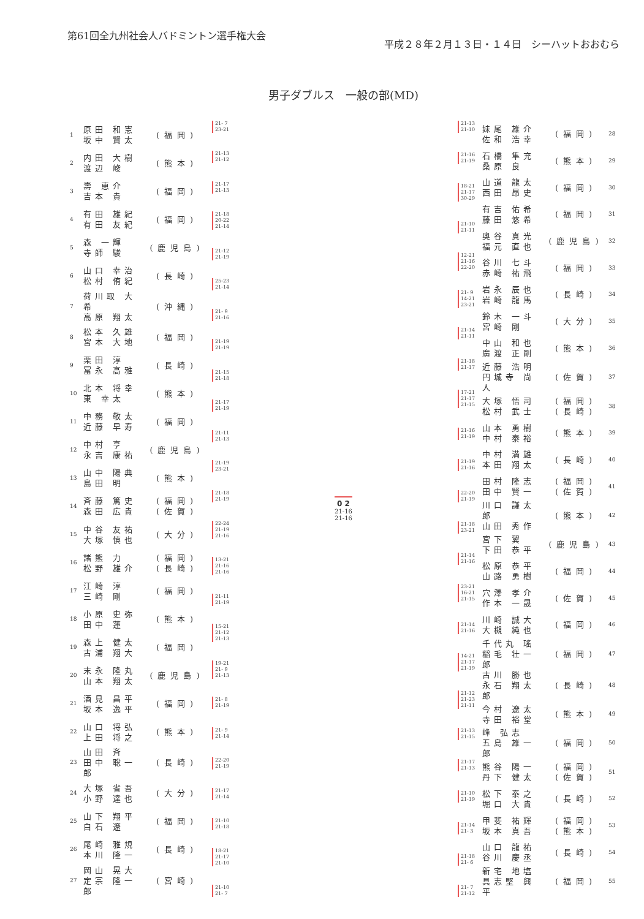第61回全九州社会人バドミントン選手権大会
平成２８年２月１３日・１４日　シーハットおおむら
男子ダブルス　一般の部(MD)
| 1 | 原田 和憲 坂中 賢太 | (福岡) |
| 2 | 内田 大樹 渡辺 峻 | (熊本) |
| 3 | 壽 恵介 吉本 貴 | (福岡) |
| 4 | 有田 雄紀 有田 友紀 | (福岡) |
| 5 | 森 一輝 寺師 駿 | (鹿児島) |
| 6 | 山口 幸治 松村 侑紀 | (長崎) |
| 7 | 荷川取 大希 高原 翔太 | (沖縄) |
| 8 | 松本 久雄 宮本 大地 | (福岡) |
| 9 | 栗田 淳 冨永 高雅 | (長崎) |
| 10 | 北本 将幸 東 幸太 | (熊本) |
| 11 | 中務 敬太 近藤 早寿 | (福岡) |
| 12 | 中村 亨 永吉 康祐 | (鹿児島) |
| 13 | 山中 陽典 島田 明 | (熊本) |
| 14 | 斉藤 篤史 森田 広貴 | (福岡) (佐賀) |
| 15 | 中谷 友祐 大塚 慎也 | (大分) |
| 16 | 諸熊 力 松野 雄介 | (福岡) (長崎) |
| 17 | 江崎 淳 三崎 剛 | (福岡) |
| 18 | 小原 史弥 田中 蓮 | (熊本) |
| 19 | 森上 健太 古浦 翔大 | (福岡) |
| 20 | 末永 隆丸 山本 翔太 | (鹿児島) |
| 21 | 酒見 昌平 坂本 逸平 | (福岡) |
| 22 | 山口 将弘 上田 将之 | (熊本) |
| 23 | 山田 斉 田中 聡一郎 | (長崎) |
| 24 | 大塚 省吾 小野 達也 | (大分) |
| 25 | 山下 翔平 白石 遼 | (福岡) |
| 26 | 尾崎 雅規 本川 隆一 | (長崎) |
| 27 | 岡山 晃大 定宗 隆一郎 | (宮崎) |
21- 7
23-21
21-13
21-12
21-17
21-13
21-18
20-22
21-14
21-12
21-19
25-23
21-14
21- 9
21-16
21-19
21-19
21-15
21-18
21-17
21-19
21-11
21-13
21-19
23-21
21-18
21-19
22-24
21-19
21-16
13-21
21-16
21-16
21-11
21-19
15-21
21-12
21-13
19-21
21- 9
21-13
21- 8
21-19
21- 9
21-14
22-20
21-19
21-17
21-14
21-10
21-18
18-21
21-17
21-10
21-10
21- 7
0 2
21-16
21-16
21-13
21-10
21-16
21-19
18-21
21-17
30-29
21-10
21-11
12-21
21-16
22-20
21- 9
14-21
23-21
21-14
21-11
21-18
21-17
17-21
21-17
21-15
21-16
21-19
21-19
21-16
22-20
21-19
21-18
23-21
21-14
21-16
23-21
16-21
21-15
21-14
21-16
14-21
21-17
21-19
21-12
21-23
21-11
21-13
21-15
21-17
21-13
21-10
21-19
21-14
21- 3
21-18
21- 6
21- 7
21-12
| 妹尾 雄介 佐和 浩幸 | (福岡) | 28 |
| 石橋 隼充 桑原 良 | (熊本) | 29 |
| 山道 龍太 西田 昂史 | (福岡) | 30 |
| 有吉 佑希 藤田 悠希 | (福岡) | 31 |
| 奥谷 真光 福元 直也 | (鹿児島) | 32 |
| 谷川 七斗 赤崎 祐飛 | (福岡) | 33 |
| 岩永 辰也 岩崎 龍馬 | (長崎) | 34 |
| 鈴木 一斗 宮崎 剛 | (大分) | 35 |
| 中山 和也 廣渡 正剛 | (熊本) | 36 |
| 近藤 浩明 円城寺 尚人 | (佐賀) | 37 |
| 大塚 悟司 松村 武士 | (福岡) (長崎) | 38 |
| 山本 勇樹 中村 泰裕 | (熊本) | 39 |
| 中村 満雄 本田 翔太 | (長崎) | 40 |
| 田村 隆志 田中 賢一 | (福岡) (佐賀) | 41 |
| 川口 謙太郎 山田 秀作 | (熊本) | 42 |
| 宮下 翼 下田 恭平 | (鹿児島) | 43 |
| 松原 恭平 山路 勇樹 | (福岡) | 44 |
| 穴澤 孝介 作本 一晟 | (佐賀) | 45 |
| 川崎 誠大 大槻 純也 | (福岡) | 46 |
| 千代丸 瑤 稲毛 壮一郎 | (福岡) | 47 |
| 古川 勝也 永石 翔太郎 | (長崎) | 48 |
| 今村 遼太 寺田 裕堂 | (熊本) | 49 |
| 峰 弘志 五島 雄一郎 | (福岡) | 50 |
| 熊谷 陽一 丹下 健太 | (福岡) (佐賀) | 51 |
| 松下 泰之 堀口 大貴 | (長崎) | 52 |
| 甲斐 祐輝 坂本 真吾 | (福岡) (熊本) | 53 |
| 山口 龍祐 谷川 慶丞 | (長崎) | 54 |
| 新宅 地塩 具志堅 興平 | (福岡) | 55 |